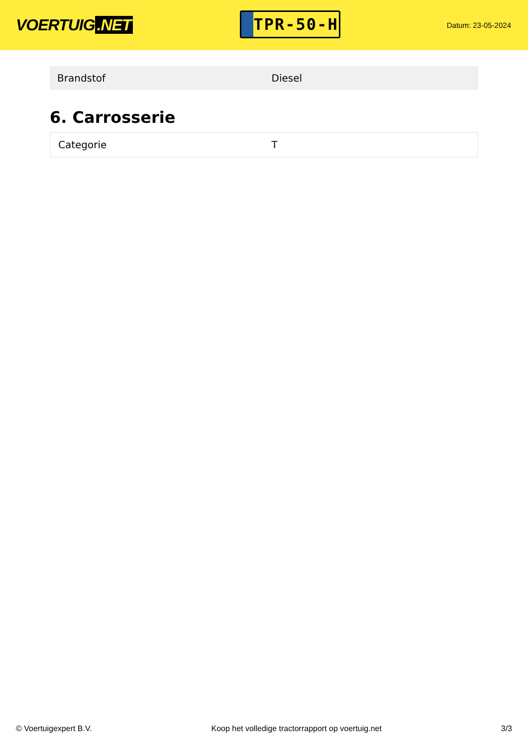VOERTUIG.NET
TPR-50-H
Datum: 23-05-2024
| Brandstof | Diesel |
6. Carrosserie
| Categorie | T |
© Voertuigexpert B.V. Koop het volledige tractorrapport op voertuig.net 3/3